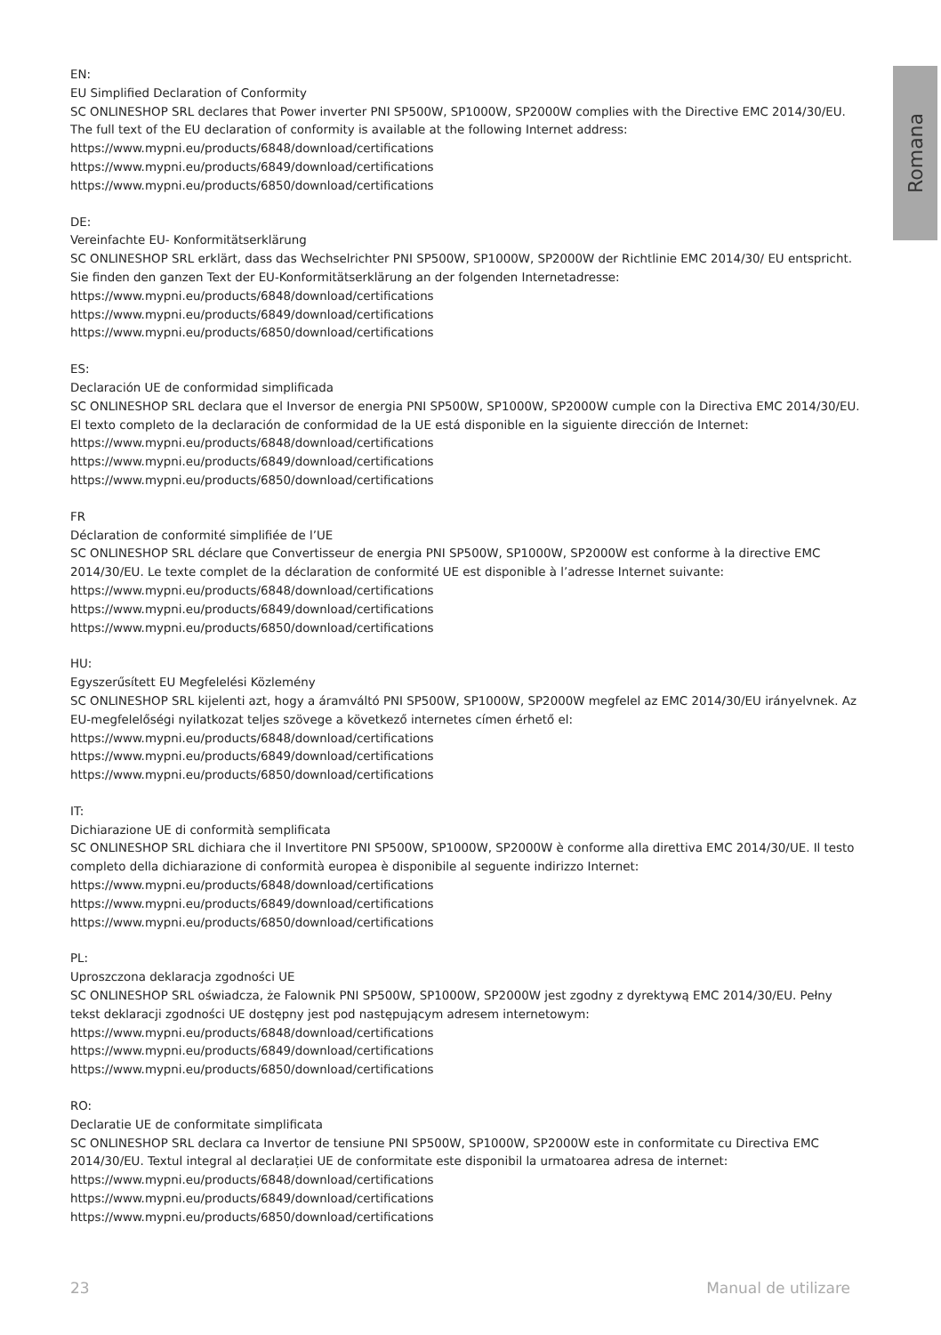Romana
EN:
EU Simplified Declaration of Conformity
SC ONLINESHOP SRL declares that Power inverter PNI SP500W, SP1000W, SP2000W complies with the Directive EMC 2014/30/EU. The full text of the EU declaration of conformity is available at the following Internet address:
https://www.mypni.eu/products/6848/download/certifications
https://www.mypni.eu/products/6849/download/certifications
https://www.mypni.eu/products/6850/download/certifications
DE:
Vereinfachte EU- Konformitätserklärung
SC ONLINESHOP SRL erklärt, dass das Wechselrichter PNI SP500W, SP1000W, SP2000W der Richtlinie EMC 2014/30/ EU entspricht. Sie finden den ganzen Text der EU-Konformitätserklärung an der folgenden Internetadresse:
https://www.mypni.eu/products/6848/download/certifications
https://www.mypni.eu/products/6849/download/certifications
https://www.mypni.eu/products/6850/download/certifications
ES:
Declaración UE de conformidad simplificada
SC ONLINESHOP SRL declara que el Inversor de energia PNI SP500W, SP1000W, SP2000W cumple con la Directiva EMC 2014/30/EU. El texto completo de la declaración de conformidad de la UE está disponible en la siguiente dirección de Internet:
https://www.mypni.eu/products/6848/download/certifications
https://www.mypni.eu/products/6849/download/certifications
https://www.mypni.eu/products/6850/download/certifications
FR
Déclaration de conformité simplifiée de l’UE
SC ONLINESHOP SRL déclare que Convertisseur de energia PNI SP500W, SP1000W, SP2000W est conforme à la directive EMC 2014/30/EU. Le texte complet de la déclaration de conformité UE est disponible à l’adresse Internet suivante:
https://www.mypni.eu/products/6848/download/certifications
https://www.mypni.eu/products/6849/download/certifications
https://www.mypni.eu/products/6850/download/certifications
HU:
Egyszerűsített EU Megfelelési Közlemény
SC ONLINESHOP SRL kijelenti azt, hogy a áramváltó PNI SP500W, SP1000W, SP2000W megfelel az EMC 2014/30/EU irányelvnek. Az EU-megfelelőségi nyilatkozat teljes szövege a következő internetes címen érhető el:
https://www.mypni.eu/products/6848/download/certifications
https://www.mypni.eu/products/6849/download/certifications
https://www.mypni.eu/products/6850/download/certifications
IT:
Dichiarazione UE di conformità semplificata
SC ONLINESHOP SRL dichiara che il Invertitore PNI SP500W, SP1000W, SP2000W è conforme alla direttiva EMC 2014/30/UE. Il testo completo della dichiarazione di conformità europea è disponibile al seguente indirizzo Internet:
https://www.mypni.eu/products/6848/download/certifications
https://www.mypni.eu/products/6849/download/certifications
https://www.mypni.eu/products/6850/download/certifications
PL:
Uproszczona deklaracja zgodności UE
SC ONLINESHOP SRL oświadcza, że Falownik PNI SP500W, SP1000W, SP2000W jest zgodny z dyrektywą EMC 2014/30/EU. Pełny tekst deklaracji zgodności UE dostępny jest pod następującym adresem internetowym:
https://www.mypni.eu/products/6848/download/certifications
https://www.mypni.eu/products/6849/download/certifications
https://www.mypni.eu/products/6850/download/certifications
RO:
Declaratie UE de conformitate simplificata
SC ONLINESHOP SRL declara ca Invertor de tensiune PNI SP500W, SP1000W, SP2000W este in conformitate cu Directiva EMC 2014/30/EU. Textul integral al declarației UE de conformitate este disponibil la urmatoarea adresa de internet:
https://www.mypni.eu/products/6848/download/certifications
https://www.mypni.eu/products/6849/download/certifications
https://www.mypni.eu/products/6850/download/certifications
23 Manual de utilizare